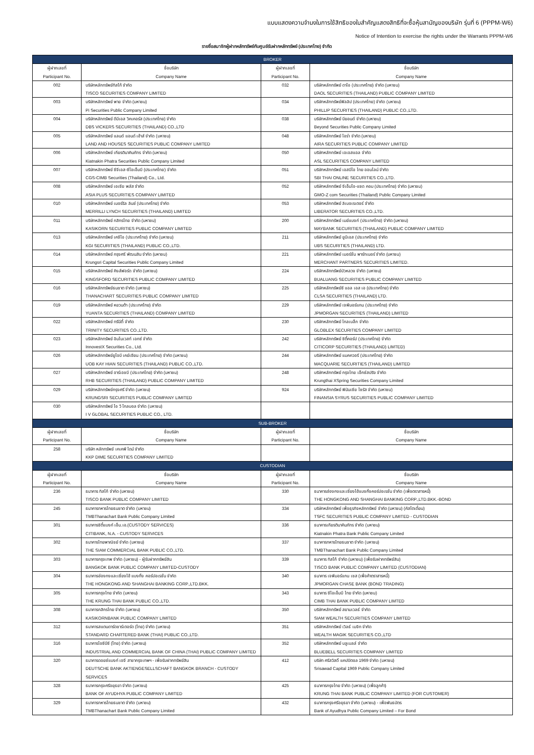แบบแสดงความจำนงในการใช้สิทธิของใบสำคัญแสดงสิทธิที่จะซื้อหุ้นสามัญของบริษัท รุ่นที่ 6 (PPPM-W6)
Notice of Intention to exercise the rights under the Warrants PPPM-W6
รายชื่อสมาชิกผู้ฝากหลักทรัพย์กับศูนย์รับฝากหลักทรัพย์ (ประเทศไทย) จำกัด
| BROKER | | | |
| ผู้ฝากเลขที่ Participant No. | ชื่อบริษัท Company Name | ผู้ฝากเลขที่ Participant No. | ชื่อบริษัท Company Name |
| 002 | บริษัทหลักทรัพย์ทิสโก้ จำกัด TISCO SECURITIES COMPANY LIMITED | 032 | บริษัทหลักทรัพย์ ดาโอ (ประเทศไทย) จำกัด (มหาชน) DAOL SECURITIES (THAILAND) PUBLIC COMPANY LIMITED |
| 003 | บริษัทหลักทรัพย์ พาย จำกัด (มหาชน) Pi Securities Public Company Limited | 034 | บริษัทหลักทรัพย์ฟิลลิป (ประเทศไทย) จำกัด (มหาชน) PHILLIP SECURITIES (THAILAND) PUBLIC CO.,LTD. |
| 004 | บริษัทหลักทรัพย์ ดีบีเอส วิคเคอร์ส (ประเทศไทย) จำกัด DBS VICKERS SECURITIES (THAILAND) CO.,LTD | 038 | บริษัทหลักทรัพย์ บียอนด์ จำกัด (มหาชน) Beyond Securities Public Company Limited |
| 005 | บริษัทหลักทรัพย์ แลนด์ แอนด์ เฮ้าส์ จำกัด (มหาชน) LAND AND HOUSES SECURITIES PUBLIC COMPANY LIMITED | 048 | บริษัทหลักทรัพย์ ไอร่า จำกัด (มหาชน) AIRA SECURITIES PUBLIC COMPANY LIMITED |
| 006 | บริษัทหลักทรัพย์ เกียรตินาคินภัทร จำกัด (มหาชน) Kiatnakin Phatra Securities Public Company Limited | 050 | บริษัทหลักทรัพย์ เอเอสแอล จำกัด ASL SECURITIES COMPANY LIMITED |
| 007 | บริษัทหลักทรัพย์ ซีจีเอส-ซีไอเอ็มบี (ประเทศไทย) จำกัด CGS-CIMB Securities (Thailand) Co., Ltd. | 051 | บริษัทหลักทรัพย์ เอสบีไอ ไทย ออนไลน์ จำกัด SBI THAI ONLINE SECURITIES CO.,LTD. |
| 008 | บริษัทหลักทรัพย์ เอเซีย พลัส จำกัด ASIA PLUS SECURITIES COMPANY LIMITED | 052 | บริษัทหลักทรัพย์ จีเอ็มโอ-แซด คอม (ประเทศไทย) จำกัด (มหาชน) GMO-Z com Securities (Thailand) Public Company Limited |
| 010 | บริษัทหลักทรัพย์ เมอร์ริล ลินช์ (ประเทศไทย) จำกัด MERRILLI LYNCH SECURITIES (THAILAND) LIMITED | 053 | บริษัทหลักทรัพย์ ลิเบอเรเตอร์ จำกัด LIBERATOR SECURITIES CO.,LTD. |
| 011 | บริษัทหลักทรัพย์ กสิกรไทย จำกัด (มหาชน) KASIKORN SECURITIES PUBLIC COMPANY LIMITED | 200 | บริษัทหลักทรัพย์ เมย์แบงก์ (ประเทศไทย) จำกัด (มหาชน) MAYBANK SECURITIES (THAILAND) PUBLIC COMPANY LIMITED |
| 013 | บริษัทหลักทรัพย์ เคจีไอ (ประเทศไทย) จำกัด (มหาชน) KGI SECURITIES (THAILAND) PUBLIC CO.,LTD. | 211 | บริษัทหลักทรัพย์ ยูบีเอส (ประเทศไทย) จำกัด UBS SECURITIES (THAILAND) LTD. |
| 014 | บริษัทหลักทรัพย์ กรุงศรี พัฒนสิน จำกัด (มหาชน) Krungsri Capital Securities Public Company Limited | 221 | บริษัทหลักทรัพย์ เมอร์ชั่น พาร์ทเนอร์ จำกัด (มหาชน) MERCHANT PARTNERS SECURITIES LIMITED. |
| 015 | บริษัทหลักทรัพย์ คิงส์ฟอร์ด จำกัด (มหาชน) KINGSFORD SECURITIES PUBLIC COMPANY LIMITED | 224 | บริษัทหลักทรัพย์บัวหลวง จำกัด (มหาชน) BUALUANG SECURITIES PUBLIC COMPANY LIMITED |
| 016 | บริษัทหลักทรัพย์ธนชาต จำกัด (มหาชน) THANACHART SECURITIES PUBLIC COMPANY LIMITED | 225 | บริษัทหลักทรัพย์ซี แอล เอส เอ (ประเทศไทย) จำกัด CLSA SECURITIES (THAILAND) LTD. |
| 019 | บริษัทหลักทรัพย์ หยวนต้า (ประเทศไทย) จำกัด YUANTA SECURITIES (THAILAND) COMPANY LIMITED | 229 | บริษัทหลักทรัพย์ เจพีมอร์แกน (ประเทศไทย) จำกัด JPMORGAN SECURITIES (THAILAND) LIMITED |
| 022 | บริษัทหลักทรัพย์ ทรีนีตี้ จำกัด TRINITY SECURITIES CO.,LTD. | 230 | บริษัทหลักทรัพย์ โกลเบล็ก จำกัด GLOBLEX SECURITIES COMPANY LIMITED |
| 023 | บริษัทหลักทรัพย์ อินโนเวสท์ เอกซ์ จำกัด InnovestX Securities Co., Ltd. | 242 | บริษัทหลักทรัพย์ ซิตี้คอร์ป (ประเทศไทย) จำกัด CITICORP SECURITIES (THAILAND) LIMTED) |
| 026 | บริษัทหลักทรัพย์ยูโอบี เคย์เฮียน (ประเทศไทย) จำกัด (มหาชน) UOB KAY HIAN SECURITIES (THAILAND) PUBLIC CO.,LTD. | 244 | บริษัทหลักทรัพย์ แมคควอรี (ประเทศไทย) จำกัด MACQUARIE SECURITIES (THAILAND) LIMITED |
| 027 | บริษัทหลักทรัพย์ อาร์เอชบี (ประเทศไทย) จำกัด (มหาชน) RHB SECURITIES (THAILAND) PUBLIC COMPANY LIMITED | 248 | บริษัทหลักทรัพย์ กรุงไทย เอ็กซ์สปริง จำกัด Krungthai XSpring Securities Company Limited |
| 029 | บริษัทหลักทรัพย์กรุงศรี จำกัด (มหาชน) KRUNGSRI SECURITIES PUBLIC COMPANY LIMITED | 924 | บริษัทหลักทรัพย์ ฟินันเซีย ไซรัส จำกัด (มหาชน) FINANSIA SYRUS SECURITIES PUBLIC COMPANY LIMITED |
| 030 | บริษัทหลักทรัพย์ ไอ วี โกลบอล จำกัด (มหาชน) I V GLOBAL SECURITIES PUBLIC CO., LTD. | | |
| SUB-BROKER | | | |
| ผู้ฝากเลขที่ Participant No. | ชื่อบริษัท Company Name | ผู้ฝากเลขที่ Participant No. | ชื่อบริษัท Company Name |
| 258 | บริษัท หลักทรัพย์ เคเคพี ไดม์ จำกัด KKP DIME SECURITIES COMPANY LIMITED | | |
| CUSTODIAN | | | |
| ผู้ฝากเลขที่ Participant No. | ชื่อบริษัท Company Name | ผู้ฝากเลขที่ Participant No. | ชื่อบริษัท Company Name |
| 236 | ธนาคาร ทิสโก้ จำกัด (มหาชน) TISCO BANK PUBLIC COMPANY LIMITED | 330 | ธนาคารฮ่องกงและเซี่ยงไฮ้แบงกิ้งคอร์ปอเรชั่น จำกัด (เพื่อตราสารหนี้) THE HONGKONG AND SHANGHAI BANKING CORP.,LTD.BKK.-BOND |
| 245 | ธนาคารทหารไทยธนชาต จำกัด (มหาชน) TMBThanachart Bank Public Company Limited | 334 | บริษัทหลักทรัพย์ เพื่อธุรกิจหลักทรัพย์ จำกัด (มหาชน) (คัสโตเดี้ยน) TSFC SECURITIES PUBLIC COMPANY LIMITED - CUSTODIAN |
| 301 | ธนาคารซิตี้แบงก์ เอ็น.เอ.(CUSTODY SERVICES) CITIBANK, N.A. - CUSTODY SERVICES | 336 | ธนาคารเกียรตินาคินภัทร จำกัด (มหาชน) Kiatnakin Phatra Bank Public Company Limited |
| 302 | ธนาคารไทยพาณิชย์ จำกัด (มหาชน) THE SIAM COMMERCIAL BANK PUBLIC CO.,LTD. | 337 | ธนาคารทหารไทยธนชาต จำกัด (มหาชน) TMBThanachart Bank Public Company Limited |
| 303 | ธนาคารกรุงเทพ จำกัด (มหาชน) - ผู้รับฝากทรัพย์สิน BANGKOK BANK PUBLIC COMPANY LIMITED-CUSTODY | 339 | ธนาคาร ทิสโก้ จำกัด (มหาชน) (เพื่อรับฝากทรัพย์สิน) TISCO BANK PUBLIC COMPANY LIMITED (CUSTODIAN) |
| 304 | ธนาคารฮ่องกงและเซี่ยงไฮ้ แบงกิ้ง คอร์ปอเรชั่น จำกัด THE HONGKONG AND SHANGHAI BANKING CORP.,LTD.BKK. | 340 | ธนาคาร เจพีมอร์แกน เชส (เพื่อค้าตราสารหนี้) JPMORGAN CHASE BANK (BOND TRADING) |
| 305 | ธนาคารกรุงไทย จำกัด (มหาชน) THE KRUNG THAI BANK PUBLIC CO.,LTD. | 343 | ธนาคาร ซีไอเอ็มบี ไทย จำกัด (มหาชน) CIMB THAI BANK PUBLIC COMPANY LIMTED |
| 308 | ธนาคารกสิกรไทย จำกัด (มหาชน) KASIKORNBANK PUBLIC COMPANY LIMITED | 350 | บริษัทหลักทรัพย์ สยามเวลธ์ จำกัด SIAM WEALTH SECURITIES COMPANY LIMITED |
| 312 | ธนาคารสแตนดาร์ดชาร์เตอร์ด (ไทย) จำกัด (มหาชน) STANDARD CHARTERED BANK (THAI) PUBLIC CO.,LTD. | 351 | บริษัทหลักทรัพย์ เวิลธ์ เมจิก จำกัด WEALTH MAGIK SECURITIES CO.,LTD |
| 316 | ธนาคารไอซีบีซี (ไทย) จำกัด (มหาชน) INDUSTRIAL AND COMMERCIAL BANK OF CHINA (THAI) PUBLIC COMPANY LIMITED | 352 | บริษัทหลักทรัพย์ บลูเบลล์ จำกัด BLUEBELL SECURITIES COMPANY LIMITED |
| 320 | ธนาคารดอยซ์แบงก์ เอจี สาขากรุงเทพฯ - เพื่อรับฝากทรัพย์สิน DEUTSCHE BANK AKTIENGESELLSCHAFT BANGKOK BRANCH - CUSTODY SERVICES | 412 | บริษัท ศรีสวัสดิ์ แคปปิตอล 1969 จำกัด (มหาชน) Srisawad Capital 1969 Public Company Limited |
| 328 | ธนาคารกรุงศรีอยุธยา จำกัด (มหาชน) BANK OF AYUDHYA PUBLIC COMPANY LIMITED | 425 | ธนาคารกรุงไทย จำกัด (มหาชน) (เพื่อลูกค้า) KRUNG THAI BANK PUBLIC COMPANY LIMITED (FOR CUSTOMER) |
| 329 | ธนาคารทหารไทยธนชาต จำกัด (มหาชน) TMBThanachart Bank Public Company Limited | 432 | ธนาคารกรุงศรีอยุธยา จำกัด (มหาชน) - เพื่อพันธบัตร Bank of Ayudhya Public Company Limited – For Bond |